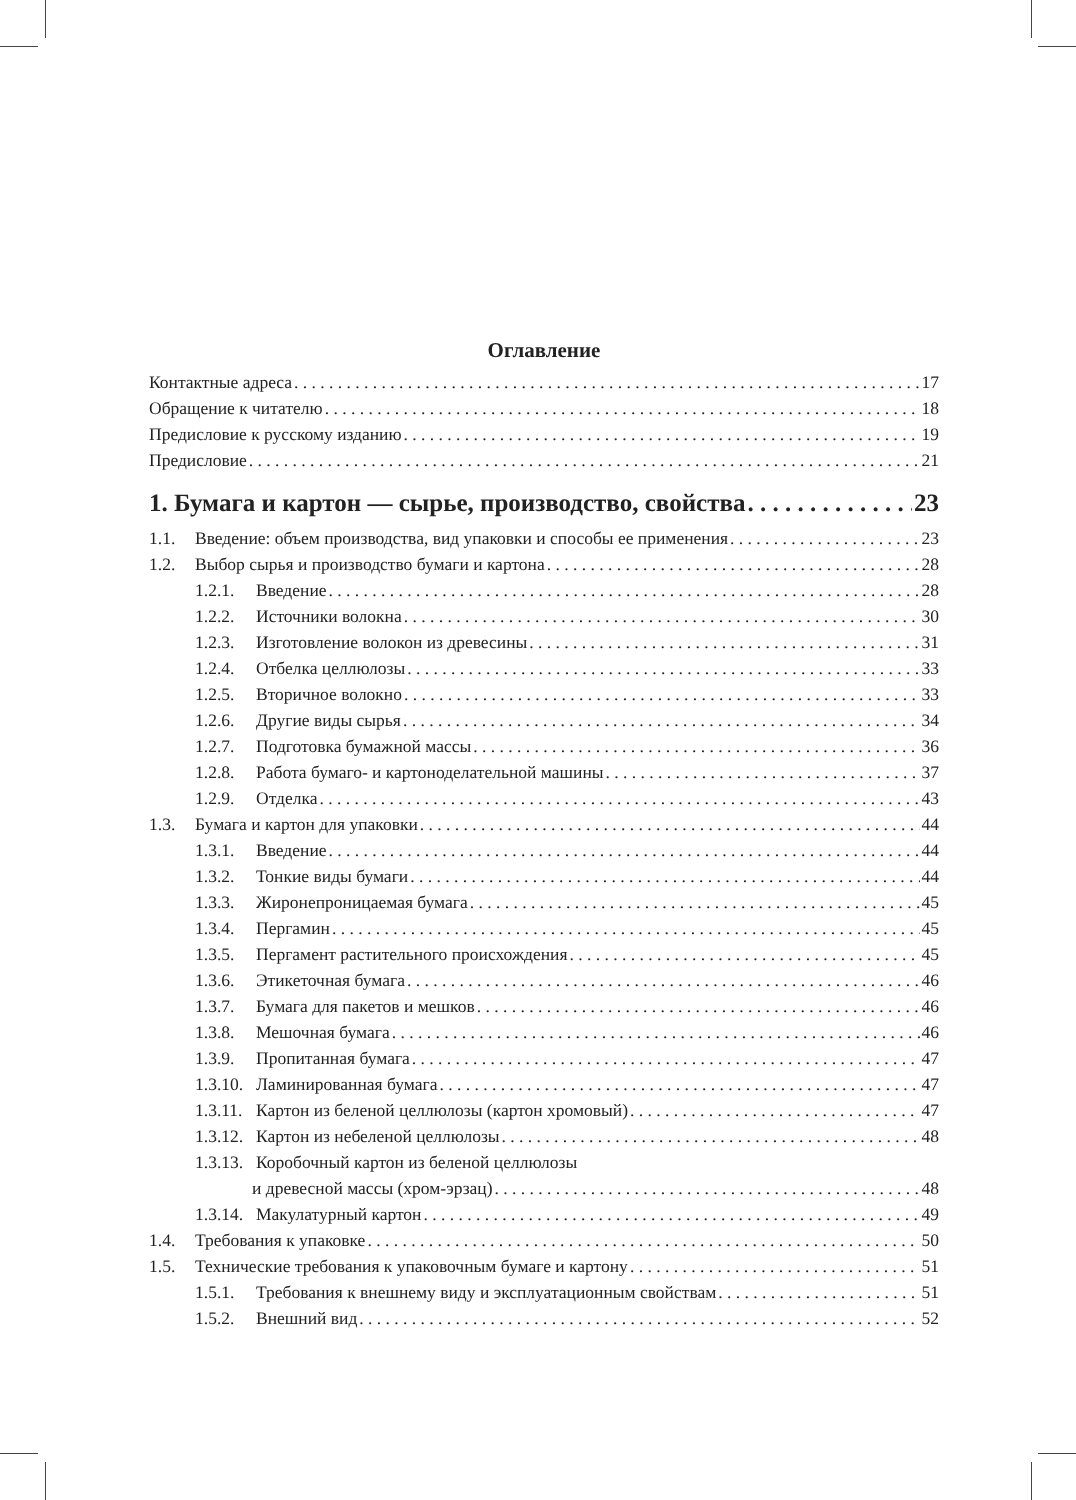Оглавление
Контактные адреса 17
Обращение к читателю 18
Предисловие к русскому изданию 19
Предисловие 21
1. Бумага и картон — сырье, производство, свойства 23
1.1. Введение: объем производства, вид упаковки и способы ее применения 23
1.2. Выбор сырья и производство бумаги и картона 28
1.2.1. Введение 28
1.2.2. Источники волокна 30
1.2.3. Изготовление волокон из древесины 31
1.2.4. Отбелка целлюлозы 33
1.2.5. Вторичное волокно 33
1.2.6. Другие виды сырья 34
1.2.7. Подготовка бумажной массы 36
1.2.8. Работа бумаго- и картоноделательной машины 37
1.2.9. Отделка 43
1.3. Бумага и картон для упаковки 44
1.3.1. Введение 44
1.3.2. Тонкие виды бумаги 44
1.3.3. Жиронепроницаемая бумага 45
1.3.4. Пергамин 45
1.3.5. Пергамент растительного происхождения 45
1.3.6. Этикеточная бумага 46
1.3.7. Бумага для пакетов и мешков 46
1.3.8. Мешочная бумага 46
1.3.9. Пропитанная бумага 47
1.3.10. Ламинированная бумага 47
1.3.11. Картон из беленой целлюлозы (картон хромовый) 47
1.3.12. Картон из небеленой целлюлозы 48
1.3.13. Коробочный картон из беленой целлюлозы
и древесной массы (хром-эрзац) 48
1.3.14. Макулатурный картон 49
1.4. Требования к упаковке 50
1.5. Технические требования к упаковочным бумаге и картону 51
1.5.1. Требования к внешнему виду и эксплуатационным свойствам 51
1.5.2. Внешний вид 52